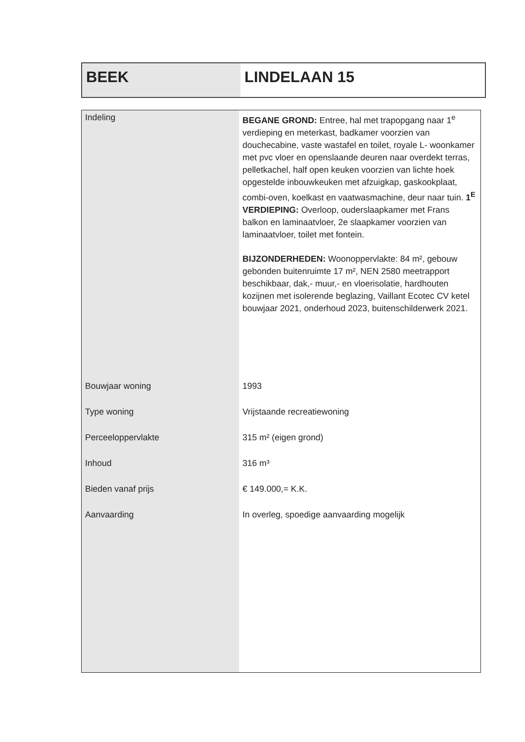BEEK LINDELAAN 15
| Indeling | BEGANE GROND: Entree, hal met trapopgang naar 1<sup>e</sup> verdieping en meterkast, badkamer voorzien van douchecabine, vaste wastafel en toilet, royale L- woonkamer met pvc vloer en openslaande deuren naar overdekt terras, pelletkachel, half open keuken voorzien van lichte hoek opgestelde inbouwkeuken met afzuigkap, gaskookplaat, combi-oven, koelkast en vaatwasmachine, deur naar tuin. 1<sup>E</sup> VERDIEPING: Overloop, ouderslaapkamer met Frans balkon en laminaatvloer, 2e slaapkamer voorzien van laminaatvloer, toilet met fontein. BIJZONDERHEDEN: Woonoppervlakte: 84 m², gebouw gebonden buitenruimte 17 m², NEN 2580 meetrapport beschikbaar, dak,- muur,- en vloerisolatie, hardhouten kozijnen met isolerende beglazing, Vaillant Ecotec CV ketel bouwjaar 2021, onderhoud 2023, buitenschilderwerk 2021. |
| Bouwjaar woning | 1993 |
| Type woning | Vrijstaande recreatiewoning |
| Perceeloppervlakte | 315 m² (eigen grond) |
| Inhoud | 316 m³ |
| Bieden vanaf prijs | € 149.000,= K.K. |
| Aanvaarding | In overleg, spoedige aanvaarding mogelijk |